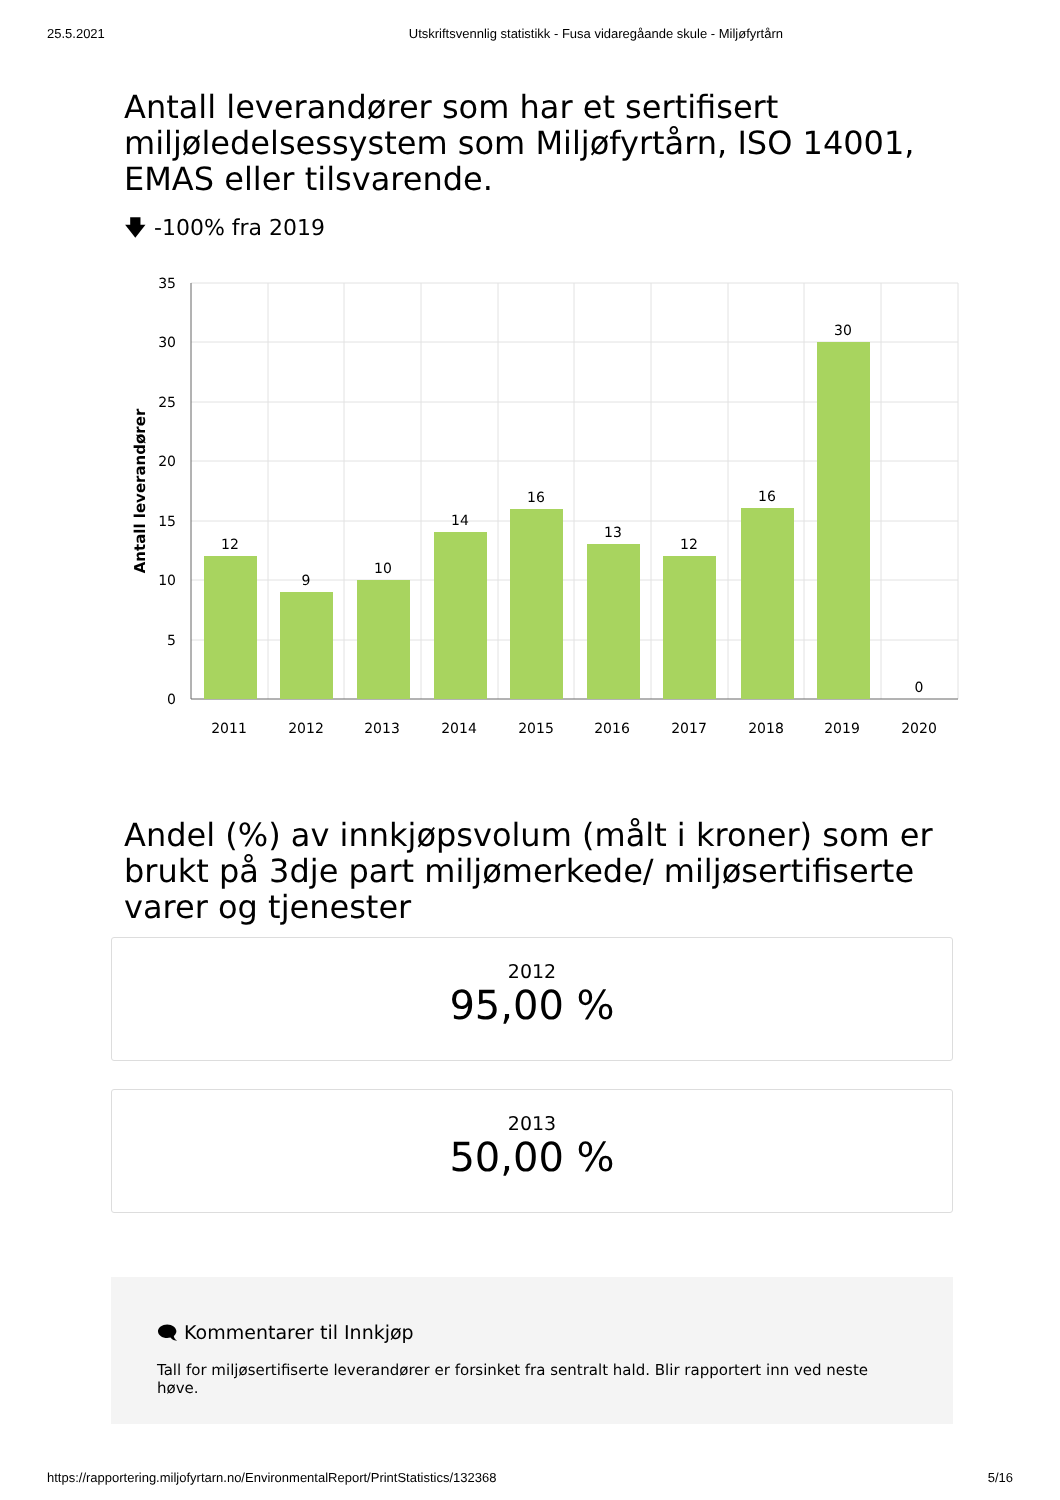25.5.2021 Utskriftsvennlig statistikk - Fusa vidaregåande skule - Miljøfyrtårn
Antall leverandører som har et sertifisert miljøledelsessystem som Miljøfyrtårn, ISO 14001, EMAS eller tilsvarende.
🡇 -100% fra 2019
35
30
25
20
15
10
5
0
Antall leverandører
12
9
10
14
16
13
12
16
30
0
2011
2012
2013
2014
2015
2016
2017
2018
2019
2020
Andel (%) av innkjøpsvolum (målt i kroner) som er brukt på 3dje part miljømerkede/ miljøsertifiserte varer og tjenester
2012
95,00 %
2013
50,00 %
🗨 Kommentarer til Innkjøp
Tall for miljøsertifiserte leverandører er forsinket fra sentralt hald. Blir rapportert inn ved neste høve.
https://rapportering.miljofyrtarn.no/EnvironmentalReport/PrintStatistics/132368 5/16